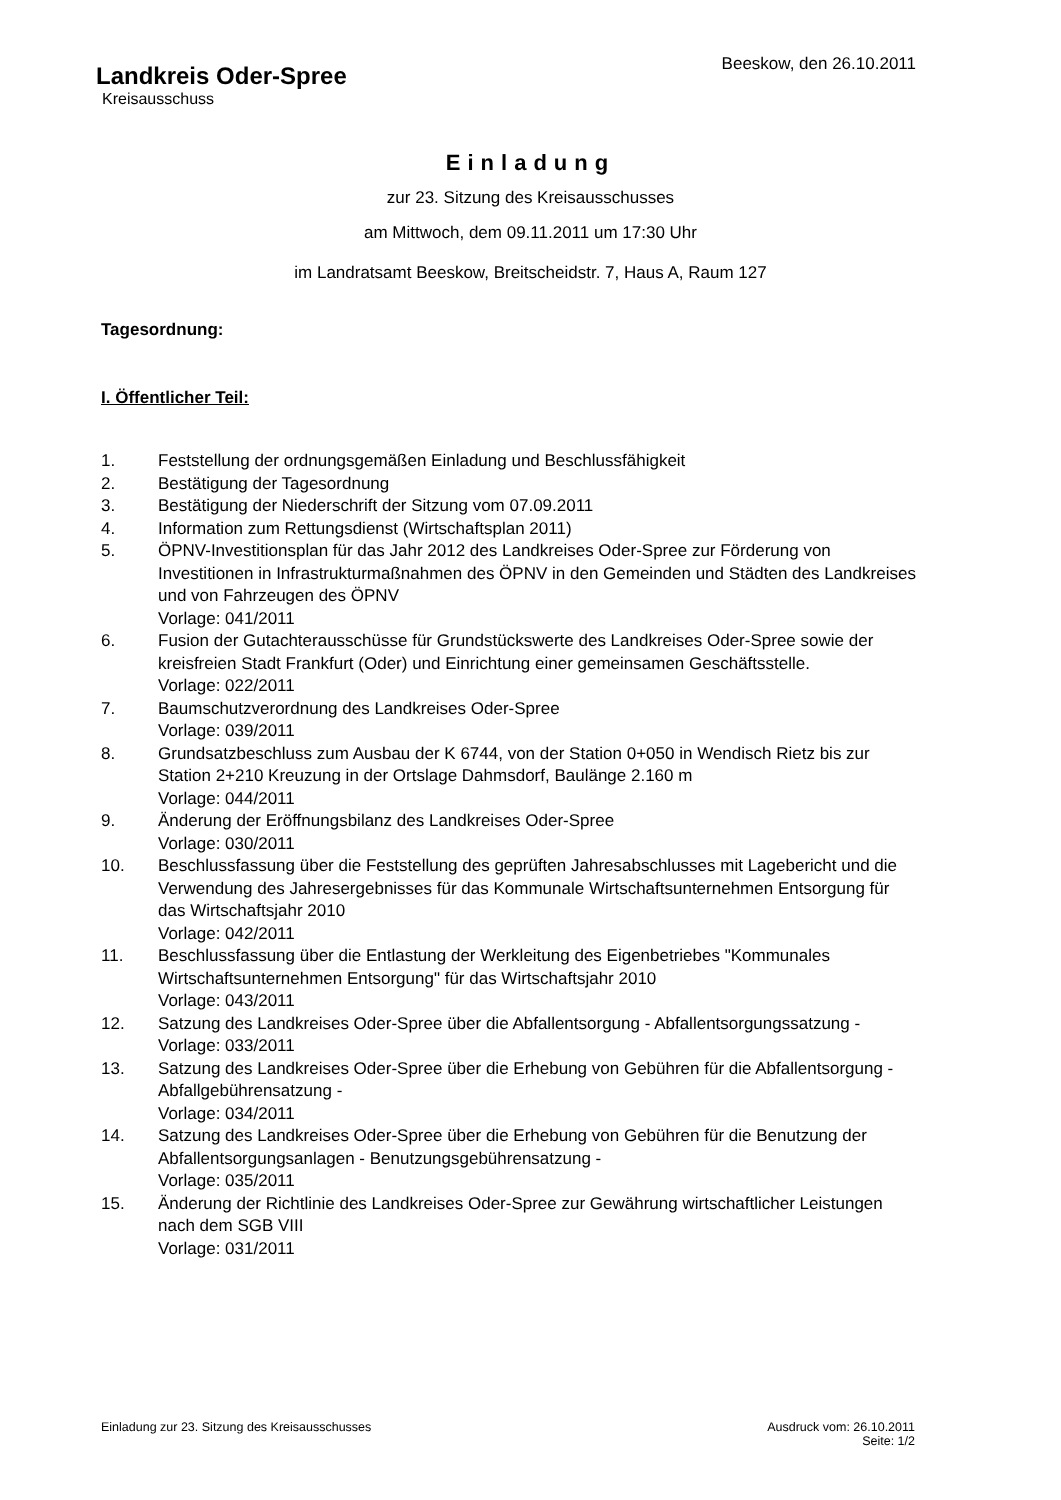Beeskow, den 26.10.2011
Landkreis Oder-Spree
Kreisausschuss
Einladung
zur 23. Sitzung des Kreisausschusses
am Mittwoch, dem 09.11.2011 um 17:30 Uhr
im Landratsamt Beeskow, Breitscheidstr. 7, Haus A, Raum 127
Tagesordnung:
I. Öffentlicher Teil:
| 1. | Feststellung der ordnungsgemäßen Einladung und Beschlussfähigkeit |
| 2. | Bestätigung der Tagesordnung |
| 3. | Bestätigung der Niederschrift der Sitzung vom 07.09.2011 |
| 4. | Information zum Rettungsdienst (Wirtschaftsplan 2011) |
| 5. | ÖPNV-Investitionsplan für das Jahr 2012 des Landkreises Oder-Spree zur Förderung von Investitionen in Infrastrukturmaßnahmen des ÖPNV in den Gemeinden und Städten des Landkreises und von Fahrzeugen des ÖPNV Vorlage: 041/2011 |
| 6. | Fusion der Gutachterausschüsse für Grundstückswerte des Landkreises Oder-Spree sowie der kreisfreien Stadt Frankfurt (Oder) und Einrichtung einer gemeinsamen Geschäftsstelle. Vorlage: 022/2011 |
| 7. | Baumschutzverordnung des Landkreises Oder-Spree Vorlage: 039/2011 |
| 8. | Grundsatzbeschluss zum Ausbau der K 6744, von der Station 0+050 in Wendisch Rietz bis zur Station 2+210 Kreuzung in der Ortslage Dahmsdorf, Baulänge 2.160 m Vorlage: 044/2011 |
| 9. | Änderung der Eröffnungsbilanz des Landkreises Oder-Spree Vorlage: 030/2011 |
| 10. | Beschlussfassung über die Feststellung des geprüften Jahresabschlusses mit Lagebericht und die Verwendung des Jahresergebnisses für das Kommunale Wirtschaftsunternehmen Entsorgung für das Wirtschaftsjahr 2010 Vorlage: 042/2011 |
| 11. | Beschlussfassung über die Entlastung der Werkleitung des Eigenbetriebes "Kommunales Wirtschaftsunternehmen Entsorgung" für das Wirtschaftsjahr 2010 Vorlage: 043/2011 |
| 12. | Satzung des Landkreises Oder-Spree über die Abfallentsorgung - Abfallentsorgungssatzung - Vorlage: 033/2011 |
| 13. | Satzung des Landkreises Oder-Spree über die Erhebung von Gebühren für die Abfallentsorgung - Abfallgebührensatzung - Vorlage: 034/2011 |
| 14. | Satzung des Landkreises Oder-Spree über die Erhebung von Gebühren für die Benutzung der Abfallentsorgungsanlagen - Benutzungsgebührensatzung - Vorlage: 035/2011 |
| 15. | Änderung der Richtlinie des Landkreises Oder-Spree zur Gewährung wirtschaftlicher Leistungen nach dem SGB VIII Vorlage: 031/2011 |
Ausdruck vom: 26.10.2011
Seite: 1/2
Einladung zur 23. Sitzung des Kreisausschusses